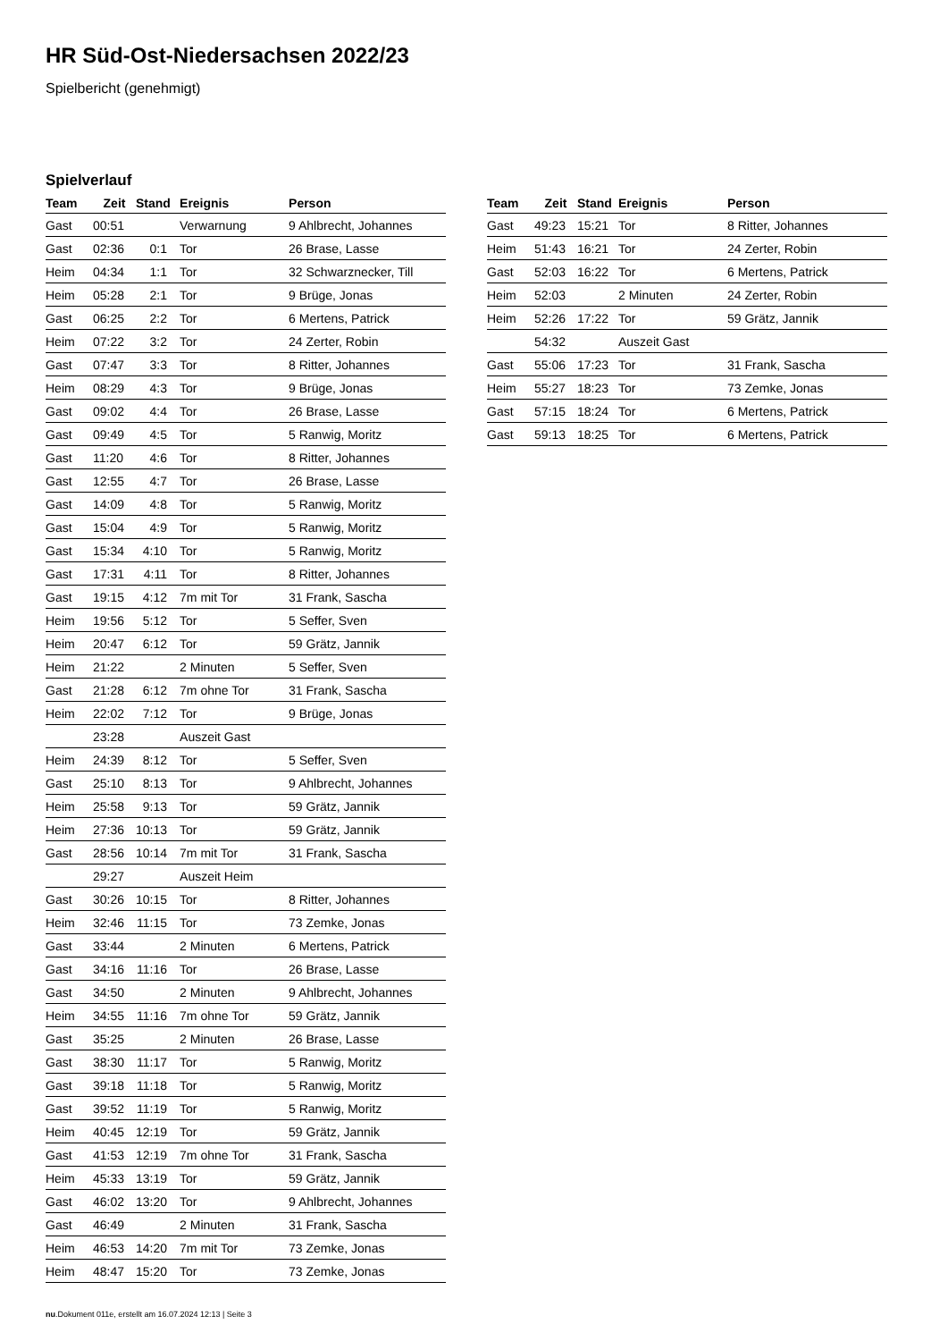HR Süd-Ost-Niedersachsen 2022/23
Spielbericht (genehmigt)
Spielverlauf
| Team | Zeit | Stand | Ereignis | Person |
| --- | --- | --- | --- | --- |
| Gast | 00:51 | | Verwarnung | 9 Ahlbrecht, Johannes |
| Gast | 02:36 | 0:1 | Tor | 26 Brase, Lasse |
| Heim | 04:34 | 1:1 | Tor | 32 Schwarznecker, Till |
| Heim | 05:28 | 2:1 | Tor | 9 Brüge, Jonas |
| Gast | 06:25 | 2:2 | Tor | 6 Mertens, Patrick |
| Heim | 07:22 | 3:2 | Tor | 24 Zerter, Robin |
| Gast | 07:47 | 3:3 | Tor | 8 Ritter, Johannes |
| Heim | 08:29 | 4:3 | Tor | 9 Brüge, Jonas |
| Gast | 09:02 | 4:4 | Tor | 26 Brase, Lasse |
| Gast | 09:49 | 4:5 | Tor | 5 Ranwig, Moritz |
| Gast | 11:20 | 4:6 | Tor | 8 Ritter, Johannes |
| Gast | 12:55 | 4:7 | Tor | 26 Brase, Lasse |
| Gast | 14:09 | 4:8 | Tor | 5 Ranwig, Moritz |
| Gast | 15:04 | 4:9 | Tor | 5 Ranwig, Moritz |
| Gast | 15:34 | 4:10 | Tor | 5 Ranwig, Moritz |
| Gast | 17:31 | 4:11 | Tor | 8 Ritter, Johannes |
| Gast | 19:15 | 4:12 | 7m mit Tor | 31 Frank, Sascha |
| Heim | 19:56 | 5:12 | Tor | 5 Seffer, Sven |
| Heim | 20:47 | 6:12 | Tor | 59 Grätz, Jannik |
| Heim | 21:22 | | 2 Minuten | 5 Seffer, Sven |
| Gast | 21:28 | 6:12 | 7m ohne Tor | 31 Frank, Sascha |
| Heim | 22:02 | 7:12 | Tor | 9 Brüge, Jonas |
| | 23:28 | | Auszeit Gast | |
| Heim | 24:39 | 8:12 | Tor | 5 Seffer, Sven |
| Gast | 25:10 | 8:13 | Tor | 9 Ahlbrecht, Johannes |
| Heim | 25:58 | 9:13 | Tor | 59 Grätz, Jannik |
| Heim | 27:36 | 10:13 | Tor | 59 Grätz, Jannik |
| Gast | 28:56 | 10:14 | 7m mit Tor | 31 Frank, Sascha |
| | 29:27 | | Auszeit Heim | |
| Gast | 30:26 | 10:15 | Tor | 8 Ritter, Johannes |
| Heim | 32:46 | 11:15 | Tor | 73 Zemke, Jonas |
| Gast | 33:44 | | 2 Minuten | 6 Mertens, Patrick |
| Gast | 34:16 | 11:16 | Tor | 26 Brase, Lasse |
| Gast | 34:50 | | 2 Minuten | 9 Ahlbrecht, Johannes |
| Heim | 34:55 | 11:16 | 7m ohne Tor | 59 Grätz, Jannik |
| Gast | 35:25 | | 2 Minuten | 26 Brase, Lasse |
| Gast | 38:30 | 11:17 | Tor | 5 Ranwig, Moritz |
| Gast | 39:18 | 11:18 | Tor | 5 Ranwig, Moritz |
| Gast | 39:52 | 11:19 | Tor | 5 Ranwig, Moritz |
| Heim | 40:45 | 12:19 | Tor | 59 Grätz, Jannik |
| Gast | 41:53 | 12:19 | 7m ohne Tor | 31 Frank, Sascha |
| Heim | 45:33 | 13:19 | Tor | 59 Grätz, Jannik |
| Gast | 46:02 | 13:20 | Tor | 9 Ahlbrecht, Johannes |
| Gast | 46:49 | | 2 Minuten | 31 Frank, Sascha |
| Heim | 46:53 | 14:20 | 7m mit Tor | 73 Zemke, Jonas |
| Heim | 48:47 | 15:20 | Tor | 73 Zemke, Jonas |
| Team | Zeit | Stand | Ereignis | Person |
| --- | --- | --- | --- | --- |
| Gast | 49:23 | 15:21 | Tor | 8 Ritter, Johannes |
| Heim | 51:43 | 16:21 | Tor | 24 Zerter, Robin |
| Gast | 52:03 | 16:22 | Tor | 6 Mertens, Patrick |
| Heim | 52:03 | | 2 Minuten | 24 Zerter, Robin |
| Heim | 52:26 | 17:22 | Tor | 59 Grätz, Jannik |
| | 54:32 | | Auszeit Gast | |
| Gast | 55:06 | 17:23 | Tor | 31 Frank, Sascha |
| Heim | 55:27 | 18:23 | Tor | 73 Zemke, Jonas |
| Gast | 57:15 | 18:24 | Tor | 6 Mertens, Patrick |
| Gast | 59:13 | 18:25 | Tor | 6 Mertens, Patrick |
nu.Dokument 011e, erstellt am 16.07.2024 12:13 | Seite 3